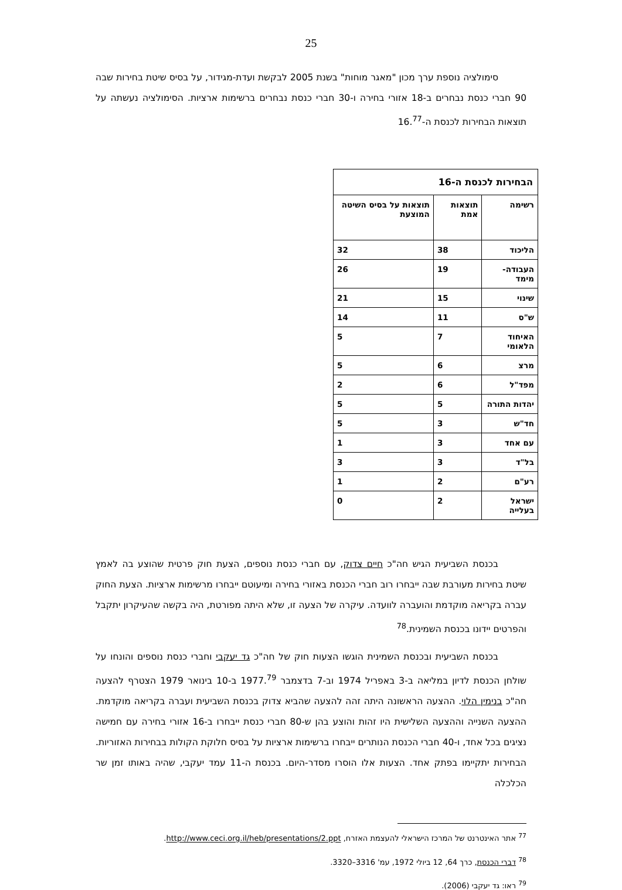25
סימולציה נוספת ערך מכון "מאגר מוחות" בשנת 2005 לבקשת ועדת-מגידור, על בסיס שיטת בחירות שבה 90 חברי כנסת נבחרים ב-18 אזורי בחירה ו-30 חברי כנסת נבחרים ברשימות ארציות. הסימולציה נעשתה על תוצאות הבחירות לכנסת ה-16.<sup>77</sup>
| הבחירות לכנסת ה-16 | | |
| --- | --- | --- |
| רשימה | תוצאות אמת | תוצאות על בסיס השיטה המוצעת |
| הליכוד | 38 | 32 |
| העבודה-מימד | 19 | 26 |
| שינוי | 15 | 21 |
| ש"ס | 11 | 14 |
| האיחוד הלאומי | 7 | 5 |
| מרצ | 6 | 5 |
| מפד"ל | 6 | 2 |
| יהדות התורה | 5 | 5 |
| חד"ש | 3 | 5 |
| עם אחד | 3 | 1 |
| בל"ד | 3 | 3 |
| רע"ם | 2 | 1 |
| ישראל בעלייה | 2 | 0 |
בכנסת השביעית הגיש חה"כ חיים צדוק, עם חברי כנסת נוספים, הצעת חוק פרטית שהוצע בה לאמץ שיטת בחירות מעורבת שבה ייבחרו רוב חברי הכנסת באזורי בחירה ומיעוטם ייבחרו מרשימות ארציות. הצעת החוק עברה בקריאה מוקדמת והועברה לוועדה. עיקרה של הצעה זו, שלא היתה מפורטת, היה בקשה שהעיקרון יתקבל והפרטים יידונו בכנסת השמינית.<sup>78</sup>
בכנסת השביעית ובכנסת השמינית הוגשו הצעות חוק של חה"כ גד יעקבי וחברי כנסת נוספים והונחו על שולחן הכנסת לדיון במליאה ב-3 באפריל 1974 וב-7 בדצמבר 1977.<sup>79</sup> ב-10 בינואר 1979 הצטרף להצעה חה"כ בנימין הלוי. ההצעה הראשונה היתה זהה להצעה שהביא צדוק בכנסת השביעית ועברה בקריאה מוקדמת. ההצעה השנייה וההצעה השלישית היו זהות והוצע בהן ש-80 חברי כנסת ייבחרו ב-16 אזורי בחירה עם חמישה נציגים בכל אחד, ו-40 חברי הכנסת הנותרים ייבחרו ברשימות ארציות על בסיס חלוקת הקולות בבחירות האזוריות. הבחירות יתקיימו בפתק אחד. הצעות אלו הוסרו מסדר-היום. בכנסת ה-11 עמד יעקבי, שהיה באותו זמן שר הכלכלה
<sup>77</sup> אתר האינטרנט של המרכז הישראלי להעצמת האזרח, http://www.ceci.org.il/heb/presentations/2.ppt.
<sup>78</sup> דברי הכנסת, כרך 64, 12 ביולי 1972, עמ' 3316–3320.
<sup>79</sup> ראו: גד יעקבי (2006).